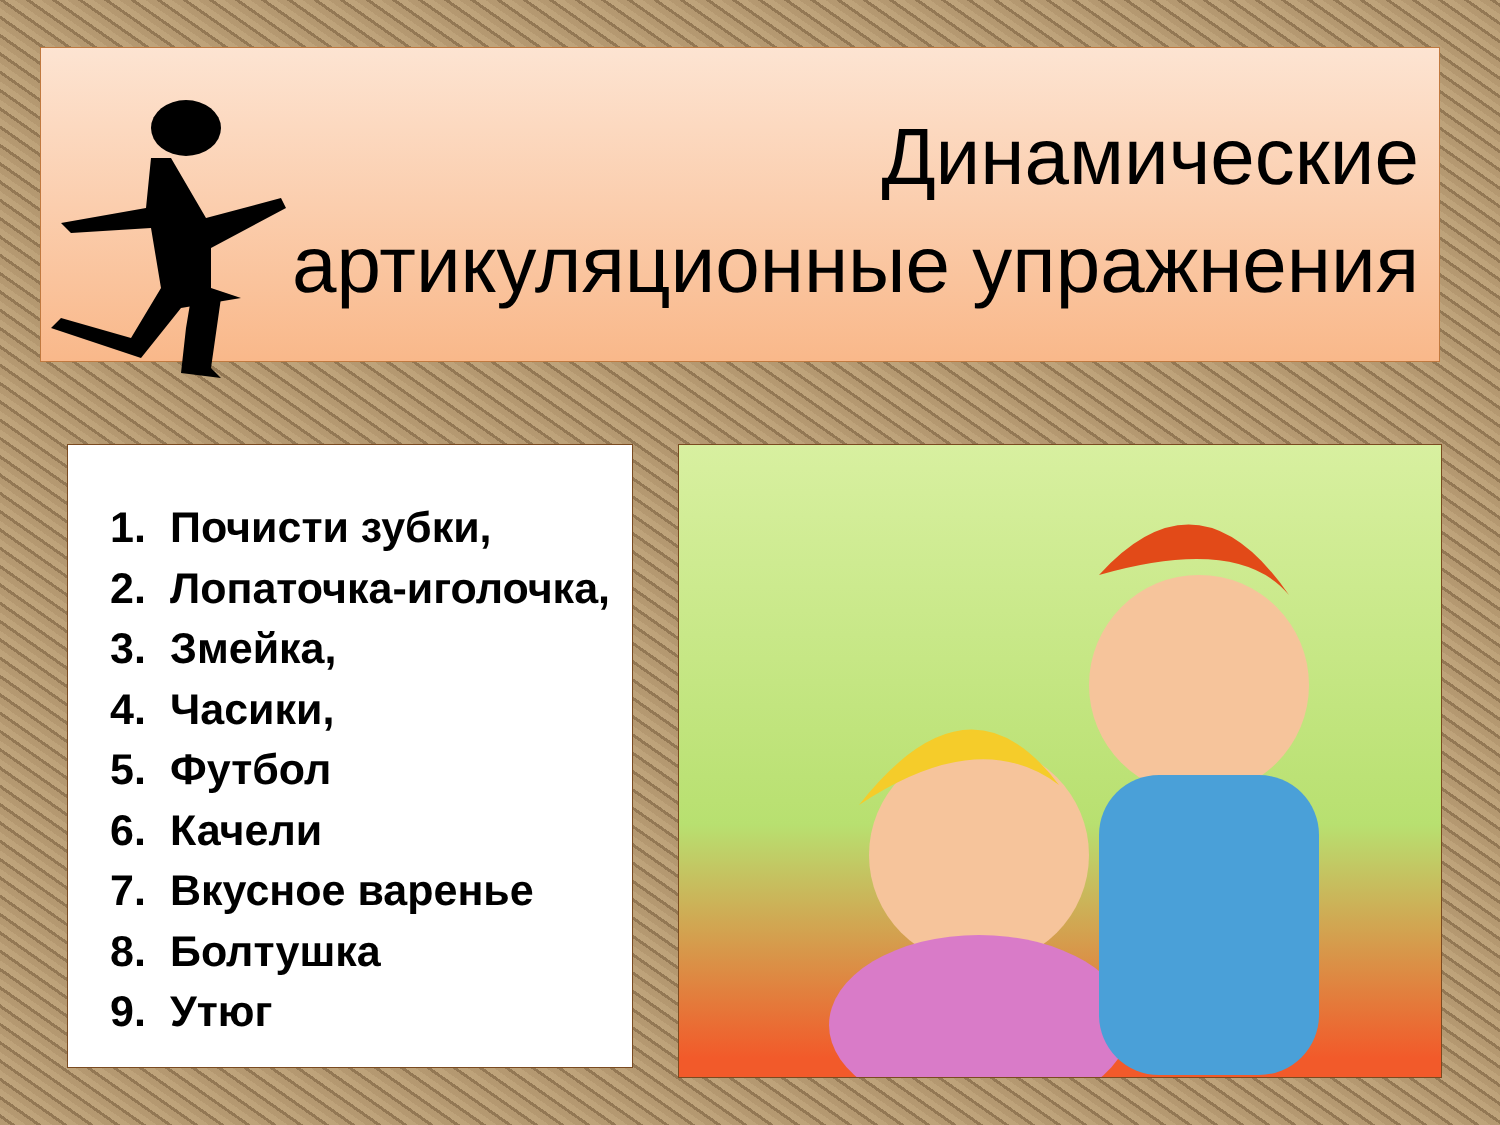Динамические
артикуляционные упражнения
1. Почисти зубки,
2. Лопаточка-иголочка,
3. Змейка,
4. Часики,
5. Футбол
6. Качели
7. Вкусное варенье
8. Болтушка
9. Утюг